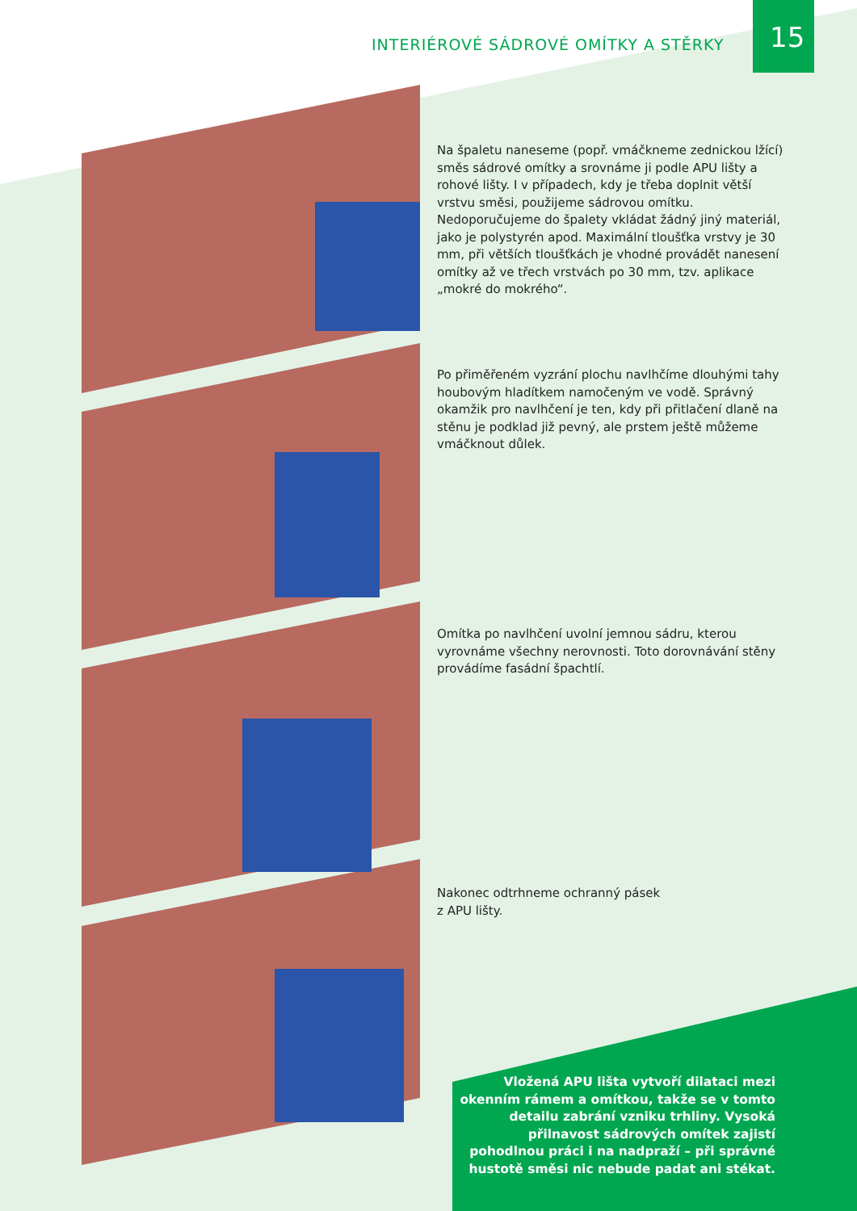INTERIÉROVÉ SÁDROVÉ OMÍTKY A STĚRKY
15
Na špaletu naneseme (popř. vmáčkneme zednickou lžící) směs sádrové omítky a srovnáme ji podle APU lišty a rohové lišty. I v případech, kdy je třeba doplnit větší vrstvu směsi, použijeme sádrovou omítku. Nedoporučujeme do špalety vkládat žádný jiný materiál, jako je polystyrén apod. Maximální tloušťka vrstvy je 30 mm, při větších tloušťkách je vhodné provádět nanesení omítky až ve třech vrstvách po 30 mm, tzv. aplikace „mokré do mokrého“.
Po přiměřeném vyzrání plochu navlhčíme dlouhými tahy houbovým hladítkem namočeným ve vodě. Správný okamžik pro navlhčení je ten, kdy při přitlačení dlaně na stěnu je podklad již pevný, ale prstem ještě můžeme vmáčknout důlek.
Omítka po navlhčení uvolní jemnou sádru, kterou vyrovnáme všechny nerovnosti. Toto dorovnávání stěny provádíme fasádní špachtlí.
Nakonec odtrhneme ochranný pásek
z APU lišty.
Vložená APU lišta vytvoří dilataci mezi okenním rámem a omítkou, takže se v tomto detailu zabrání vzniku trhliny. Vysoká přilnavost sádrových omítek zajistí pohodlnou práci i na nadpraží – při správné hustotě směsi nic nebude padat ani stékat.